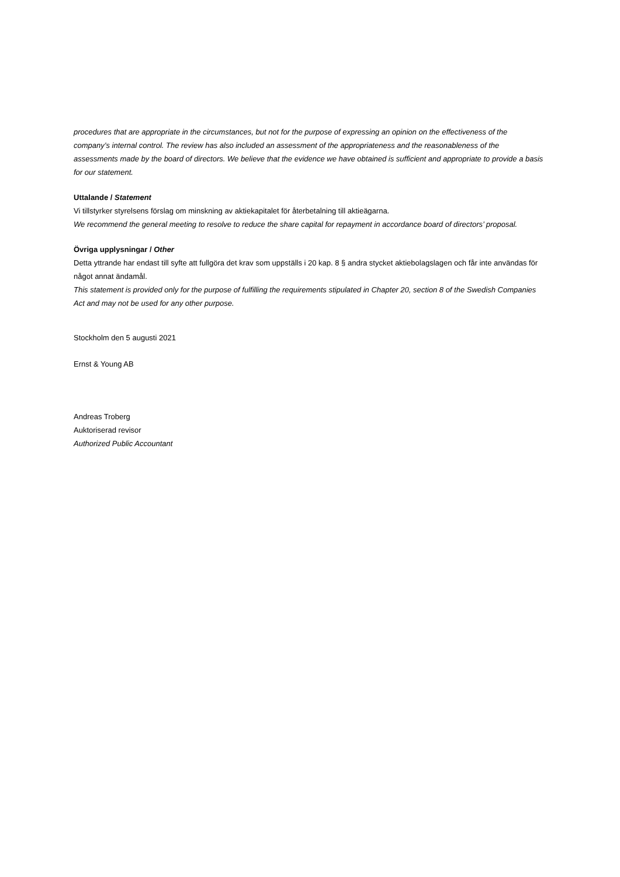procedures that are appropriate in the circumstances, but not for the purpose of expressing an opinion on the effectiveness of the company’s internal control. The review has also included an assessment of the appropriateness and the reasonableness of the assessments made by the board of directors. We believe that the evidence we have obtained is sufficient and appropriate to provide a basis for our statement.
Uttalande / Statement
Vi tillstyrker styrelsens förslag om minskning av aktiekapitalet för återbetalning till aktieägarna.
We recommend the general meeting to resolve to reduce the share capital for repayment in accordance board of directors’ proposal.
Övriga upplysningar / Other
Detta yttrande har endast till syfte att fullgöra det krav som uppställs i 20 kap. 8 § andra stycket aktiebolagslagen och får inte användas för något annat ändamål.
This statement is provided only for the purpose of fulfilling the requirements stipulated in Chapter 20, section 8 of the Swedish Companies Act and may not be used for any other purpose.
Stockholm den 5 augusti 2021
Ernst & Young AB
Andreas Troberg
Auktoriserad revisor
Authorized Public Accountant